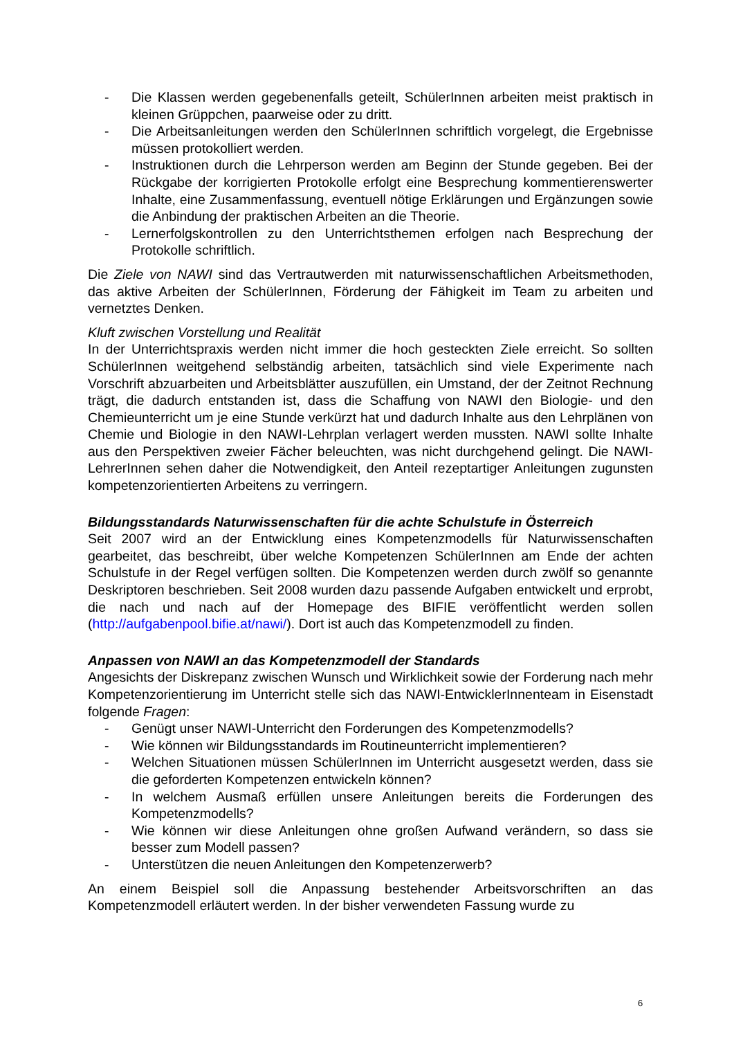- Die Klassen werden gegebenenfalls geteilt, SchülerInnen arbeiten meist praktisch in kleinen Grüppchen, paarweise oder zu dritt.
- Die Arbeitsanleitungen werden den SchülerInnen schriftlich vorgelegt, die Ergebnisse müssen protokolliert werden.
- Instruktionen durch die Lehrperson werden am Beginn der Stunde gegeben. Bei der Rückgabe der korrigierten Protokolle erfolgt eine Besprechung kommentierenswerter Inhalte, eine Zusammenfassung, eventuell nötige Erklärungen und Ergänzungen sowie die Anbindung der praktischen Arbeiten an die Theorie.
- Lernerfolgskontrollen zu den Unterrichtsthemen erfolgen nach Besprechung der Protokolle schriftlich.
Die Ziele von NAWI sind das Vertrautwerden mit naturwissenschaftlichen Arbeitsmethoden, das aktive Arbeiten der SchülerInnen, Förderung der Fähigkeit im Team zu arbeiten und vernetztes Denken.
Kluft zwischen Vorstellung und Realität
In der Unterrichtspraxis werden nicht immer die hoch gesteckten Ziele erreicht. So sollten SchülerInnen weitgehend selbständig arbeiten, tatsächlich sind viele Experimente nach Vorschrift abzuarbeiten und Arbeitsblätter auszufüllen, ein Umstand, der der Zeitnot Rechnung trägt, die dadurch entstanden ist, dass die Schaffung von NAWI den Biologie- und den Chemieunterricht um je eine Stunde verkürzt hat und dadurch Inhalte aus den Lehrplänen von Chemie und Biologie in den NAWI-Lehrplan verlagert werden mussten. NAWI sollte Inhalte aus den Perspektiven zweier Fächer beleuchten, was nicht durchgehend gelingt. Die NAWI-LehrerInnen sehen daher die Notwendigkeit, den Anteil rezeptartiger Anleitungen zugunsten kompetenzorientierten Arbeitens zu verringern.
Bildungsstandards Naturwissenschaften für die achte Schulstufe in Österreich
Seit 2007 wird an der Entwicklung eines Kompetenzmodells für Naturwissenschaften gearbeitet, das beschreibt, über welche Kompetenzen SchülerInnen am Ende der achten Schulstufe in der Regel verfügen sollten. Die Kompetenzen werden durch zwölf so genannte Deskriptoren beschrieben. Seit 2008 wurden dazu passende Aufgaben entwickelt und erprobt, die nach und nach auf der Homepage des BIFIE veröffentlicht werden sollen (http://aufgabenpool.bifie.at/nawi/). Dort ist auch das Kompetenzmodell zu finden.
Anpassen von NAWI an das Kompetenzmodell der Standards
Angesichts der Diskrepanz zwischen Wunsch und Wirklichkeit sowie der Forderung nach mehr Kompetenzorientierung im Unterricht stelle sich das NAWI-EntwicklerInnenteam in Eisenstadt folgende Fragen:
- Genügt unser NAWI-Unterricht den Forderungen des Kompetenzmodells?
- Wie können wir Bildungsstandards im Routineunterricht implementieren?
- Welchen Situationen müssen SchülerInnen im Unterricht ausgesetzt werden, dass sie die geforderten Kompetenzen entwickeln können?
- In welchem Ausmaß erfüllen unsere Anleitungen bereits die Forderungen des Kompetenzmodells?
- Wie können wir diese Anleitungen ohne großen Aufwand verändern, so dass sie besser zum Modell passen?
- Unterstützen die neuen Anleitungen den Kompetenzerwerb?
An einem Beispiel soll die Anpassung bestehender Arbeitsvorschriften an das Kompetenzmodell erläutert werden. In der bisher verwendeten Fassung wurde zu
6